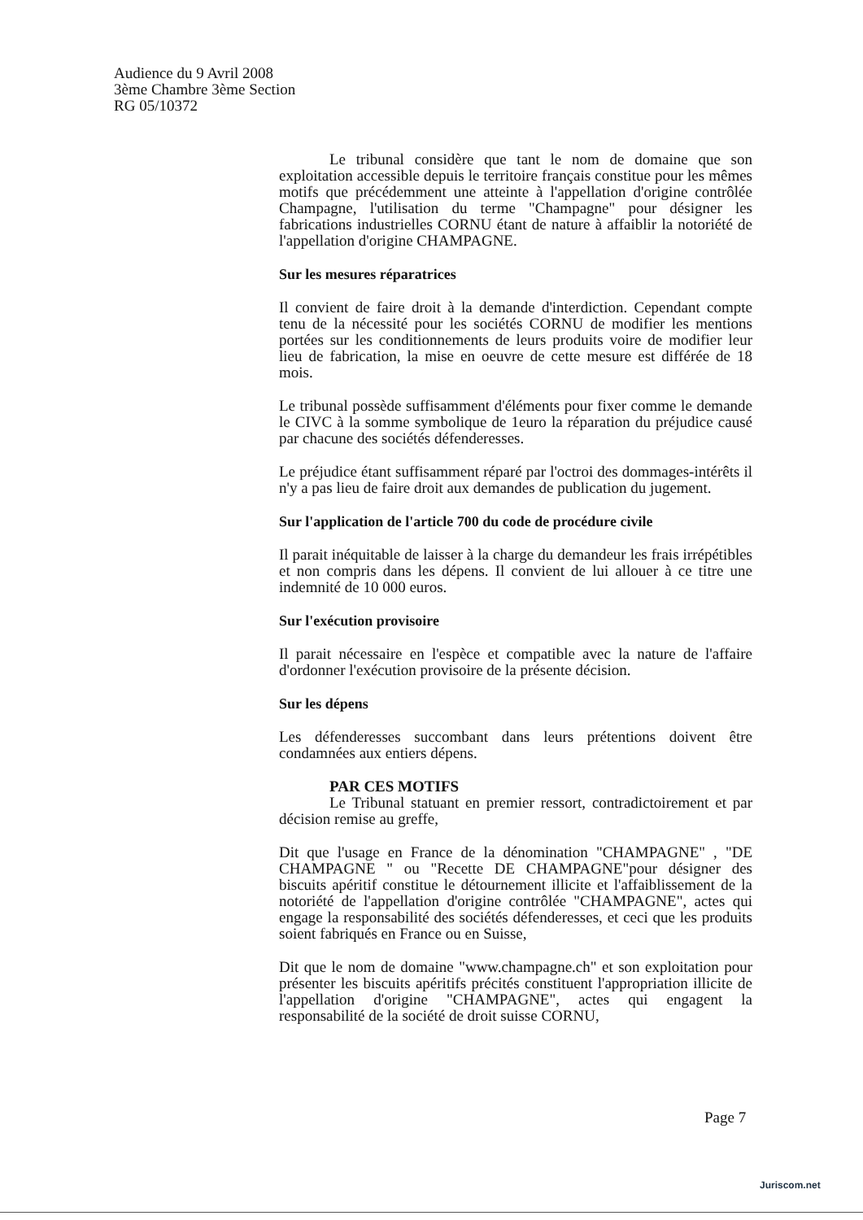Audience du 9 Avril 2008
3ème Chambre 3ème Section
RG 05/10372
Le tribunal considère que tant le nom de domaine que son exploitation accessible depuis le territoire français constitue pour les mêmes motifs que précédemment une atteinte à l'appellation d'origine contrôlée Champagne, l'utilisation du terme "Champagne" pour désigner les fabrications industrielles CORNU étant de nature à affaiblir la notoriété de l'appellation d'origine CHAMPAGNE.
Sur les mesures réparatrices
Il convient de faire droit à la demande d'interdiction. Cependant compte tenu de la nécessité pour les sociétés CORNU de modifier les mentions portées sur les conditionnements de leurs produits voire de modifier leur lieu de fabrication, la mise en oeuvre de cette mesure est différée de 18 mois.
Le tribunal possède suffisamment d'éléments pour fixer comme le demande le CIVC à la somme symbolique de 1euro la réparation du préjudice causé par chacune des sociétés défenderesses.
Le préjudice étant suffisamment réparé par l'octroi des dommages-intérêts il n'y a pas lieu de faire droit aux demandes de publication du jugement.
Sur l'application de l'article 700 du code de procédure civile
Il parait inéquitable de laisser à la charge du demandeur les frais irrépétibles et non compris dans les dépens. Il convient de lui allouer à ce titre une indemnité de 10 000 euros.
Sur l'exécution provisoire
Il parait nécessaire en l'espèce et compatible avec la nature de l'affaire d'ordonner l'exécution provisoire de la présente décision.
Sur les dépens
Les défenderesses succombant dans leurs prétentions doivent être condamnées aux entiers dépens.
PAR CES MOTIFS
Le Tribunal statuant en premier ressort, contradictoirement et par décision remise au greffe,
Dit que l'usage en France de la dénomination "CHAMPAGNE" , "DE CHAMPAGNE " ou "Recette DE CHAMPAGNE"pour désigner des biscuits apéritif constitue le détournement illicite et l'affaiblissement de la notoriété de l'appellation d'origine contrôlée "CHAMPAGNE", actes qui engage la responsabilité des sociétés défenderesses, et ceci que les produits soient fabriqués en France ou en Suisse,
Dit que le nom de domaine "www.champagne.ch" et son exploitation pour présenter les biscuits apéritifs précités constituent l'appropriation illicite de l'appellation d'origine "CHAMPAGNE", actes qui engagent la responsabilité de la société de droit suisse CORNU,
Page 7
Juriscom.net